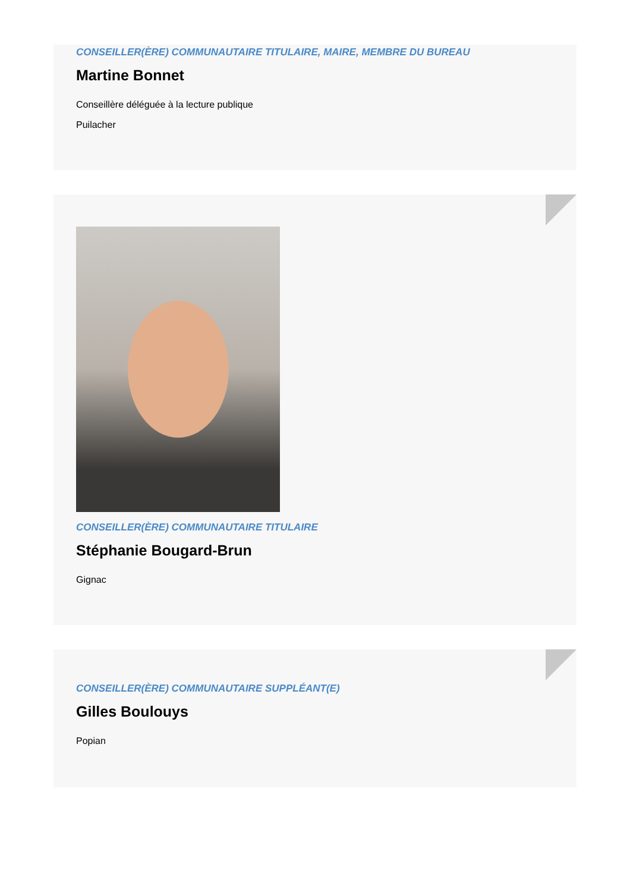CONSEILLER(ÈRE) COMMUNAUTAIRE TITULAIRE, MAIRE, MEMBRE DU BUREAU
Martine Bonnet
Conseillère déléguée à la lecture publique
Puilacher
CONSEILLER(ÈRE) COMMUNAUTAIRE TITULAIRE
Stéphanie Bougard-Brun
Gignac
CONSEILLER(ÈRE) COMMUNAUTAIRE SUPPLÉANT(E)
Gilles Boulouys
Popian